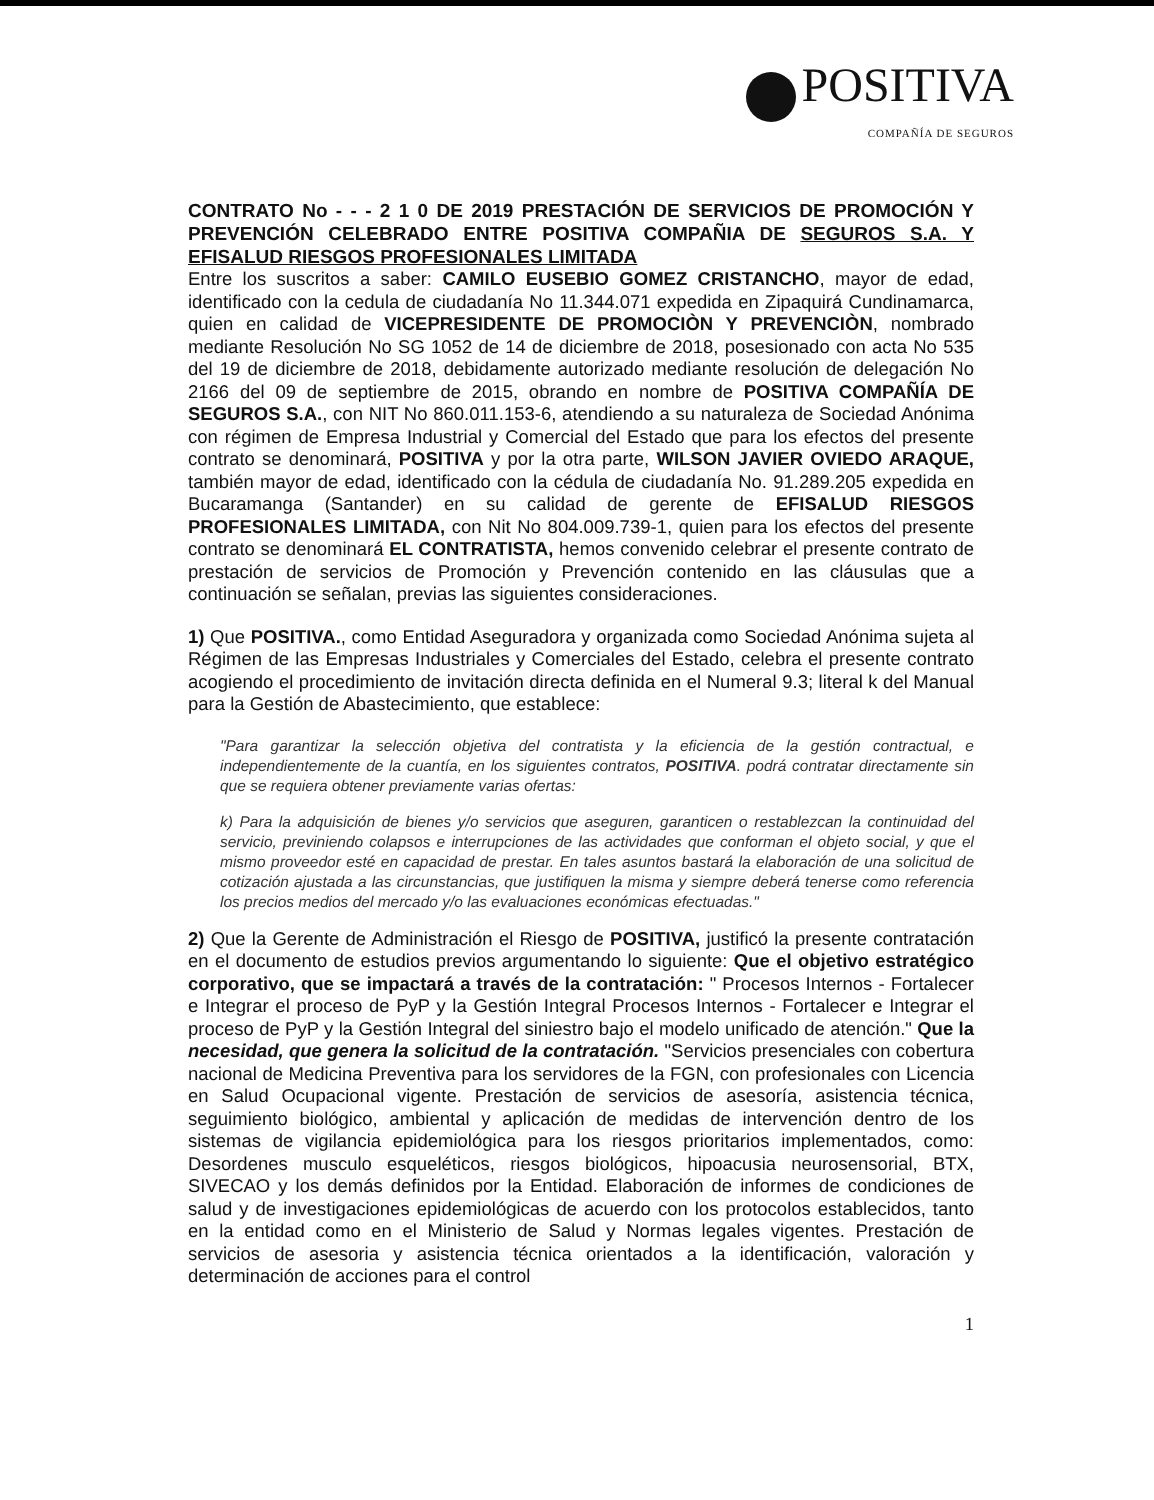POSITIVA
COMPAÑÍA DE SEGUROS
CONTRATO No - - - 2 1 0 DE 2019 PRESTACIÓN DE SERVICIOS DE PROMOCIÓN Y PREVENCIÓN CELEBRADO ENTRE POSITIVA COMPAÑIA DE SEGUROS S.A. Y EFISALUD RIESGOS PROFESIONALES LIMITADA
Entre los suscritos a saber: CAMILO EUSEBIO GOMEZ CRISTANCHO, mayor de edad, identificado con la cedula de ciudadanía No 11.344.071 expedida en Zipaquirá Cundinamarca, quien en calidad de VICEPRESIDENTE DE PROMOCIÒN Y PREVENCIÒN, nombrado mediante Resolución No SG 1052 de 14 de diciembre de 2018, posesionado con acta No 535 del 19 de diciembre de 2018, debidamente autorizado mediante resolución de delegación No 2166 del 09 de septiembre de 2015, obrando en nombre de POSITIVA COMPAÑÍA DE SEGUROS S.A., con NIT No 860.011.153-6, atendiendo a su naturaleza de Sociedad Anónima con régimen de Empresa Industrial y Comercial del Estado que para los efectos del presente contrato se denominará, POSITIVA y por la otra parte, WILSON JAVIER OVIEDO ARAQUE, también mayor de edad, identificado con la cédula de ciudadanía No. 91.289.205 expedida en Bucaramanga (Santander) en su calidad de gerente de EFISALUD RIESGOS PROFESIONALES LIMITADA, con Nit No 804.009.739-1, quien para los efectos del presente contrato se denominará EL CONTRATISTA, hemos convenido celebrar el presente contrato de prestación de servicios de Promoción y Prevención contenido en las cláusulas que a continuación se señalan, previas las siguientes consideraciones.
1) Que POSITIVA., como Entidad Aseguradora y organizada como Sociedad Anónima sujeta al Régimen de las Empresas Industriales y Comerciales del Estado, celebra el presente contrato acogiendo el procedimiento de invitación directa definida en el Numeral 9.3; literal k del Manual para la Gestión de Abastecimiento, que establece:
"Para garantizar la selección objetiva del contratista y la eficiencia de la gestión contractual, e independientemente de la cuantía, en los siguientes contratos, POSITIVA. podrá contratar directamente sin que se requiera obtener previamente varias ofertas:
k) Para la adquisición de bienes y/o servicios que aseguren, garanticen o restablezcan la continuidad del servicio, previniendo colapsos e interrupciones de las actividades que conforman el objeto social, y que el mismo proveedor esté en capacidad de prestar. En tales asuntos bastará la elaboración de una solicitud de cotización ajustada a las circunstancias, que justifiquen la misma y siempre deberá tenerse como referencia los precios medios del mercado y/o las evaluaciones económicas efectuadas."
2) Que la Gerente de Administración el Riesgo de POSITIVA, justificó la presente contratación en el documento de estudios previos argumentando lo siguiente: Que el objetivo estratégico corporativo, que se impactará a través de la contratación: " Procesos Internos - Fortalecer e Integrar el proceso de PyP y la Gestión Integral Procesos Internos - Fortalecer e Integrar el proceso de PyP y la Gestión Integral del siniestro bajo el modelo unificado de atención." Que la necesidad, que genera la solicitud de la contratación. "Servicios presenciales con cobertura nacional de Medicina Preventiva para los servidores de la FGN, con profesionales con Licencia en Salud Ocupacional vigente. Prestación de servicios de asesoría, asistencia técnica, seguimiento biológico, ambiental y aplicación de medidas de intervención dentro de los sistemas de vigilancia epidemiológica para los riesgos prioritarios implementados, como: Desordenes musculo esqueléticos, riesgos biológicos, hipoacusia neurosensorial, BTX, SIVECAO y los demás definidos por la Entidad. Elaboración de informes de condiciones de salud y de investigaciones epidemiológicas de acuerdo con los protocolos establecidos, tanto en la entidad como en el Ministerio de Salud y Normas legales vigentes. Prestación de servicios de asesoria y asistencia técnica orientados a la identificación, valoración y determinación de acciones para el control
1